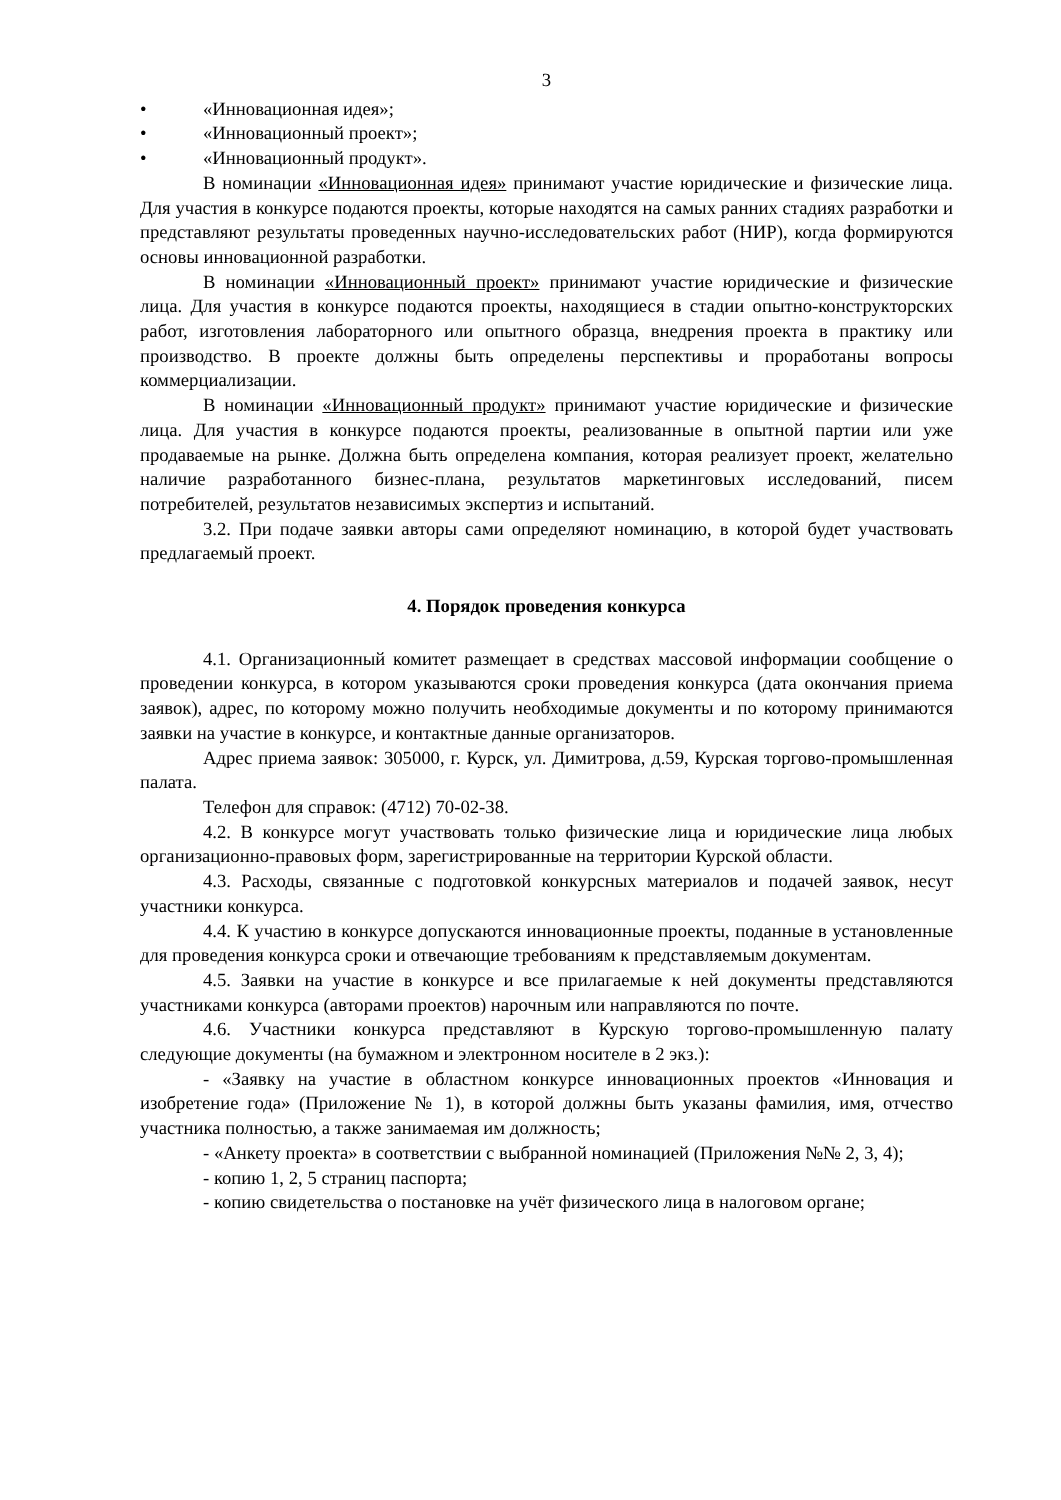3
• «Инновационная идея»;
• «Инновационный проект»;
• «Инновационный продукт».
В номинации «Инновационная идея» принимают участие юридические и физические лица. Для участия в конкурсе подаются проекты, которые находятся на самых ранних стадиях разработки и представляют результаты проведенных научно-исследовательских работ (НИР), когда формируются основы инновационной разработки.
В номинации «Инновационный проект» принимают участие юридические и физические лица. Для участия в конкурсе подаются проекты, находящиеся в стадии опытно-конструкторских работ, изготовления лабораторного или опытного образца, внедрения проекта в практику или производство. В проекте должны быть определены перспективы и проработаны вопросы коммерциализации.
В номинации «Инновационный продукт» принимают участие юридические и физические лица. Для участия в конкурсе подаются проекты, реализованные в опытной партии или уже продаваемые на рынке. Должна быть определена компания, которая реализует проект, желательно наличие разработанного бизнес-плана, результатов маркетинговых исследований, писем потребителей, результатов независимых экспертиз и испытаний.
3.2. При подаче заявки авторы сами определяют номинацию, в которой будет участвовать предлагаемый проект.
4. Порядок проведения конкурса
4.1. Организационный комитет размещает в средствах массовой информации сообщение о проведении конкурса, в котором указываются сроки проведения конкурса (дата окончания приема заявок), адрес, по которому можно получить необходимые документы и по которому принимаются заявки на участие в конкурсе, и контактные данные организаторов.
Адрес приема заявок: 305000, г. Курск, ул. Димитрова, д.59, Курская торгово-промышленная палата.
Телефон для справок: (4712) 70-02-38.
4.2. В конкурсе могут участвовать только физические лица и юридические лица любых организационно-правовых форм, зарегистрированные на территории Курской области.
4.3. Расходы, связанные с подготовкой конкурсных материалов и подачей заявок, несут участники конкурса.
4.4. К участию в конкурсе допускаются инновационные проекты, поданные в установленные для проведения конкурса сроки и отвечающие требованиям к представляемым документам.
4.5. Заявки на участие в конкурсе и все прилагаемые к ней документы представляются участниками конкурса (авторами проектов) нарочным или направляются по почте.
4.6. Участники конкурса представляют в Курскую торгово-промышленную палату следующие документы (на бумажном и электронном носителе в 2 экз.):
- «Заявку на участие в областном конкурсе инновационных проектов «Инновация и изобретение года» (Приложение № 1), в которой должны быть указаны фамилия, имя, отчество участника полностью, а также занимаемая им должность;
- «Анкету проекта» в соответствии с выбранной номинацией (Приложения №№ 2, 3, 4);
- копию 1, 2, 5 страниц паспорта;
- копию свидетельства о постановке на учёт физического лица в налоговом органе;